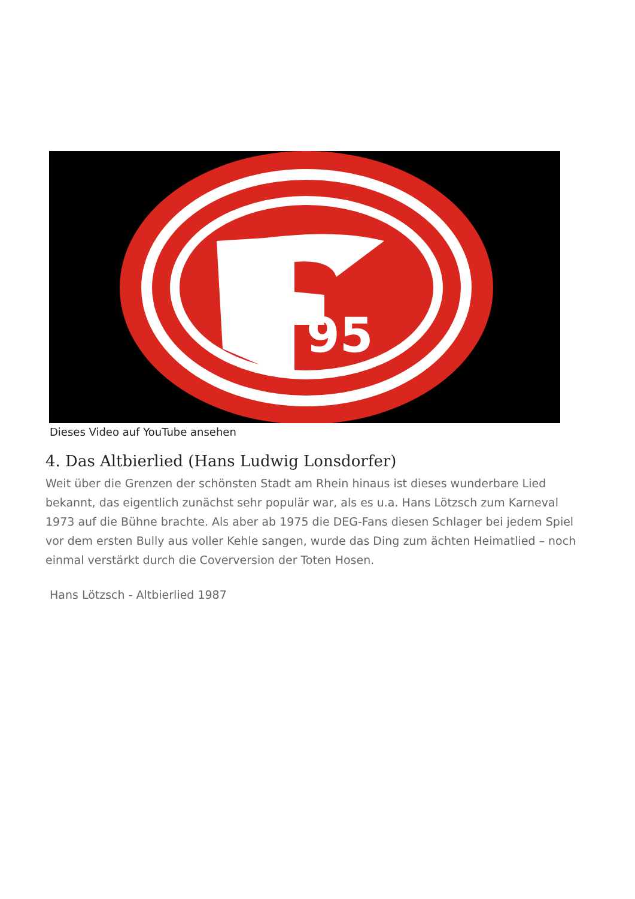95
Dieses Video auf YouTube ansehen
4. Das Altbierlied (Hans Ludwig Lonsdorfer)
Weit über die Grenzen der schönsten Stadt am Rhein hinaus ist dieses wunderbare Lied bekannt, das eigentlich zunächst sehr populär war, als es u.a. Hans Lötzsch zum Karneval 1973 auf die Bühne brachte. Als aber ab 1975 die DEG-Fans diesen Schlager bei jedem Spiel vor dem ersten Bully aus voller Kehle sangen, wurde das Ding zum ächten Heimatlied – noch einmal verstärkt durch die Coverversion der Toten Hosen.
Hans Lötzsch - Altbierlied 1987